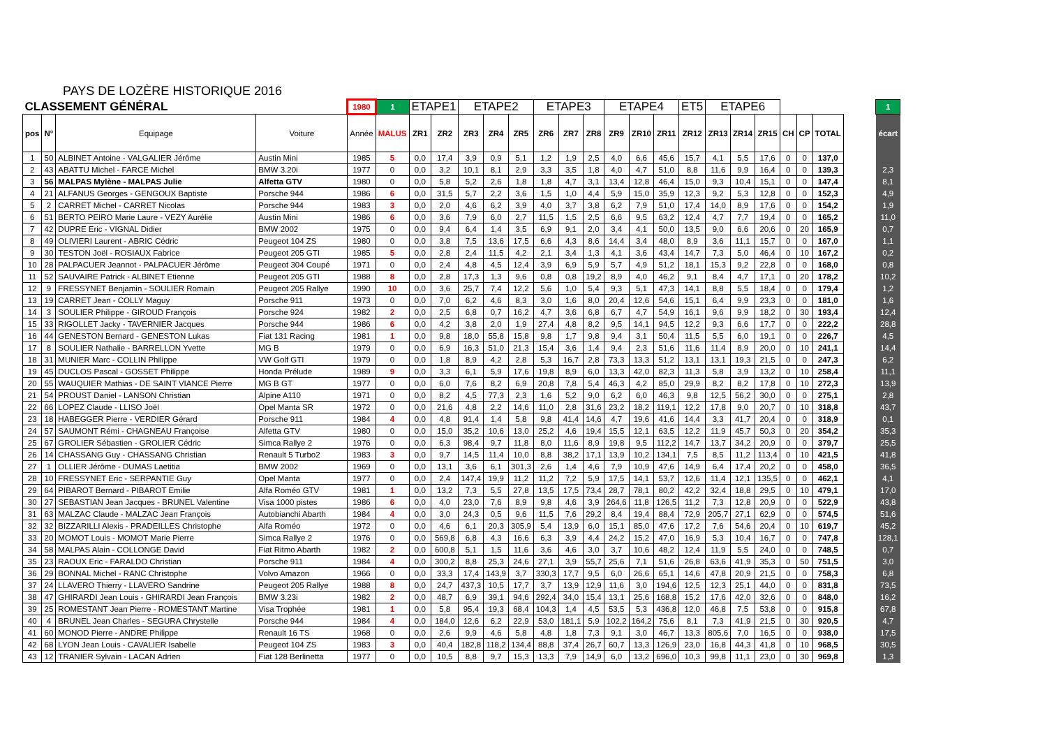PAYS DE LOZÈRE HISTORIQUE 2016
| CLASSEMENT GÉNÉRAL | | | | 1980 | 1 | ETAPE1 | | ETAPE2 | | | ETAPE3 | | | ETAPE4 | | | ET5 | ETAPE6 | | | | | | | 1 |
| pos | N° | Equipage | Voiture | Année | MALUS | ZR1 | ZR2 | ZR3 | ZR4 | ZR5 | ZR6 | ZR7 | ZR8 | ZR9 | ZR10 | ZR11 | ZR12 | ZR13 | ZR14 | ZR15 | CH | CP | TOTAL | | écart |
| 1 | 50 | ALBINET Antoine - VALGALIER Jérôme | Austin Mini | 1985 | 5 | 0,0 | 17,4 | 3,9 | 0,9 | 5,1 | 1,2 | 1,9 | 2,5 | 4,0 | 6,6 | 45,6 | 15,7 | 4,1 | 5,5 | 17,6 | 0 | 0 | 137,0 | | |
| 2 | 43 | ABATTU Michel - FARCE Michel | BMW 3.20i | 1977 | 0 | 0,0 | 3,2 | 10,1 | 8,1 | 2,9 | 3,3 | 3,5 | 1,8 | 4,0 | 4,7 | 51,0 | 8,8 | 11,6 | 9,9 | 16,4 | 0 | 0 | 139,3 | | 2,3 |
| 3 | 56 | MALPAS Mylène - MALPAS Julie | Alfetta GTV | 1980 | 0 | 0,0 | 5,8 | 5,2 | 2,6 | 1,8 | 1,8 | 4,7 | 3,1 | 13,4 | 12,8 | 46,4 | 15,0 | 9,3 | 10,4 | 15,1 | 0 | 0 | 147,4 | | 8,1 |
| 4 | 21 | ALFANUS Georges - GENGOUX Baptiste | Porsche 944 | 1986 | 6 | 0,0 | 31,5 | 5,7 | 2,2 | 3,6 | 1,5 | 1,0 | 4,4 | 5,9 | 15,0 | 35,9 | 12,3 | 9,2 | 5,3 | 12,8 | 0 | 0 | 152,3 | | 4,9 |
| 5 | 2 | CARRET Michel - CARRET Nicolas | Porsche 944 | 1983 | 3 | 0,0 | 2,0 | 4,6 | 6,2 | 3,9 | 4,0 | 3,7 | 3,8 | 6,2 | 7,9 | 51,0 | 17,4 | 14,0 | 8,9 | 17,6 | 0 | 0 | 154,2 | | 1,9 |
| 6 | 51 | BERTO PEIRO Marie Laure - VEZY Aurélie | Austin Mini | 1986 | 6 | 0,0 | 3,6 | 7,9 | 6,0 | 2,7 | 11,5 | 1,5 | 2,5 | 6,6 | 9,5 | 63,2 | 12,4 | 4,7 | 7,7 | 19,4 | 0 | 0 | 165,2 | | 11,0 |
| 7 | 42 | DUPRE Eric - VIGNAL Didier | BMW 2002 | 1975 | 0 | 0,0 | 9,4 | 6,4 | 1,4 | 3,5 | 6,9 | 9,1 | 2,0 | 3,4 | 4,1 | 50,0 | 13,5 | 9,0 | 6,6 | 20,6 | 0 | 20 | 165,9 | | 0,7 |
| 8 | 49 | OLIVIERI Laurent - ABRIC Cédric | Peugeot 104 ZS | 1980 | 0 | 0,0 | 3,8 | 7,5 | 13,6 | 17,5 | 6,6 | 4,3 | 8,6 | 14,4 | 3,4 | 48,0 | 8,9 | 3,6 | 11,1 | 15,7 | 0 | 0 | 167,0 | | 1,1 |
| 9 | 30 | TESTON Joël - ROSIAUX Fabrice | Peugeot 205 GTI | 1985 | 5 | 0,0 | 2,8 | 2,4 | 11,5 | 4,2 | 2,1 | 3,4 | 1,3 | 4,1 | 3,6 | 43,4 | 14,7 | 7,3 | 5,0 | 46,4 | 0 | 10 | 167,2 | | 0,2 |
| 10 | 28 | PALPACUER Jeannot - PALPACUER Jérôme | Peugeot 304 Coupé | 1971 | 0 | 0,0 | 2,4 | 4,8 | 4,5 | 12,4 | 3,9 | 6,9 | 5,9 | 5,7 | 4,9 | 51,2 | 18,1 | 15,3 | 9,2 | 22,8 | 0 | 0 | 168,0 | | 0,8 |
| 11 | 52 | SAUVAIRE Patrick - ALBINET Etienne | Peugeot 205 GTI | 1988 | 8 | 0,0 | 2,8 | 17,3 | 1,3 | 9,6 | 0,8 | 0,8 | 19,2 | 8,9 | 4,0 | 46,2 | 9,1 | 8,4 | 4,7 | 17,1 | 0 | 20 | 178,2 | | 10,2 |
| 12 | 9 | FRESSYNET Benjamin - SOULIER Romain | Peugeot 205 Rallye | 1990 | 10 | 0,0 | 3,6 | 25,7 | 7,4 | 12,2 | 5,6 | 1,0 | 5,4 | 9,3 | 5,1 | 47,3 | 14,1 | 8,8 | 5,5 | 18,4 | 0 | 0 | 179,4 | | 1,2 |
| 13 | 19 | CARRET Jean - COLLY Maguy | Porsche 911 | 1973 | 0 | 0,0 | 7,0 | 6,2 | 4,6 | 8,3 | 3,0 | 1,6 | 8,0 | 20,4 | 12,6 | 54,6 | 15,1 | 6,4 | 9,9 | 23,3 | 0 | 0 | 181,0 | | 1,6 |
| 14 | 3 | SOULIER Philippe - GIROUD François | Porsche 924 | 1982 | 2 | 0,0 | 2,5 | 6,8 | 0,7 | 16,2 | 4,7 | 3,6 | 6,8 | 6,7 | 4,7 | 54,9 | 16,1 | 9,6 | 9,9 | 18,2 | 0 | 30 | 193,4 | | 12,4 |
| 15 | 33 | RIGOLLET Jacky - TAVERNIER Jacques | Porsche 944 | 1986 | 6 | 0,0 | 4,2 | 3,8 | 2,0 | 1,9 | 27,4 | 4,8 | 8,2 | 9,5 | 14,1 | 94,5 | 12,2 | 9,3 | 6,6 | 17,7 | 0 | 0 | 222,2 | | 28,8 |
| 16 | 44 | GENESTON Bernard - GENESTON Lukas | Fiat 131 Racing | 1981 | 1 | 0,0 | 9,8 | 18,0 | 55,8 | 15,8 | 9,8 | 1,7 | 9,8 | 9,4 | 3,1 | 50,4 | 11,5 | 5,5 | 6,0 | 19,1 | 0 | 0 | 226,7 | | 4,5 |
| 17 | 8 | SOULIER Nathalie - BARRELLON Yvette | MG B | 1979 | 0 | 0,0 | 6,9 | 16,3 | 51,0 | 21,3 | 15,4 | 3,6 | 1,4 | 9,4 | 2,3 | 51,6 | 11,6 | 11,4 | 8,9 | 20,0 | 0 | 10 | 241,1 | | 14,4 |
| 18 | 31 | MUNIER Marc - COLLIN Philippe | VW Golf GTI | 1979 | 0 | 0,0 | 1,8 | 8,9 | 4,2 | 2,8 | 5,3 | 16,7 | 2,8 | 73,3 | 13,3 | 51,2 | 13,1 | 13,1 | 19,3 | 21,5 | 0 | 0 | 247,3 | | 6,2 |
| 19 | 45 | DUCLOS Pascal - GOSSET Philippe | Honda Prélude | 1989 | 9 | 0,0 | 3,3 | 6,1 | 5,9 | 17,6 | 19,8 | 8,9 | 6,0 | 13,3 | 42,0 | 82,3 | 11,3 | 5,8 | 3,9 | 13,2 | 0 | 10 | 258,4 | | 11,1 |
| 20 | 55 | WAUQUIER Mathias - DE SAINT VIANCE Pierre | MG B GT | 1977 | 0 | 0,0 | 6,0 | 7,6 | 8,2 | 6,9 | 20,8 | 7,8 | 5,4 | 46,3 | 4,2 | 85,0 | 29,9 | 8,2 | 8,2 | 17,8 | 0 | 10 | 272,3 | | 13,9 |
| 21 | 54 | PROUST Daniel - LANSON Christian | Alpine A110 | 1971 | 0 | 0,0 | 8,2 | 4,5 | 77,3 | 2,3 | 1,6 | 5,2 | 9,0 | 6,2 | 6,0 | 46,3 | 9,8 | 12,5 | 56,2 | 30,0 | 0 | 0 | 275,1 | | 2,8 |
| 22 | 66 | LOPEZ Claude - LLISO Joël | Opel Manta SR | 1972 | 0 | 0,0 | 21,6 | 4,8 | 2,2 | 14,6 | 11,0 | 2,8 | 31,6 | 23,2 | 18,2 | 119,1 | 12,2 | 17,8 | 9,0 | 20,7 | 0 | 10 | 318,8 | | 43,7 |
| 23 | 18 | HABEGGER Pierre - VERDIER Gérard | Porsche 911 | 1984 | 4 | 0,0 | 4,8 | 91,4 | 1,4 | 5,8 | 9,8 | 41,4 | 14,6 | 4,7 | 19,6 | 41,6 | 14,4 | 3,3 | 41,7 | 20,4 | 0 | 0 | 318,9 | | 0,1 |
| 24 | 57 | SAUMONT Rémi - CHAGNEAU Françoise | Alfetta GTV | 1980 | 0 | 0,0 | 15,0 | 35,2 | 10,6 | 13,0 | 25,2 | 4,6 | 19,4 | 15,5 | 12,1 | 63,5 | 12,2 | 11,9 | 45,7 | 50,3 | 0 | 20 | 354,2 | | 35,3 |
| 25 | 67 | GROLIER Sébastien - GROLIER Cédric | Simca Rallye 2 | 1976 | 0 | 0,0 | 6,3 | 98,4 | 9,7 | 11,8 | 8,0 | 11,6 | 8,9 | 19,8 | 9,5 | 112,2 | 14,7 | 13,7 | 34,2 | 20,9 | 0 | 0 | 379,7 | | 25,5 |
| 26 | 14 | CHASSANG Guy - CHASSANG Christian | Renault 5 Turbo2 | 1983 | 3 | 0,0 | 9,7 | 14,5 | 11,4 | 10,0 | 8,8 | 38,2 | 17,1 | 13,9 | 10,2 | 134,1 | 7,5 | 8,5 | 11,2 | 113,4 | 0 | 10 | 421,5 | | 41,8 |
| 27 | 1 | OLLIER Jérôme - DUMAS Laetitia | BMW 2002 | 1969 | 0 | 0,0 | 13,1 | 3,6 | 6,1 | 301,3 | 2,6 | 1,4 | 4,6 | 7,9 | 10,9 | 47,6 | 14,9 | 6,4 | 17,4 | 20,2 | 0 | 0 | 458,0 | | 36,5 |
| 28 | 10 | FRESSYNET Eric - SERPANTIE Guy | Opel Manta | 1977 | 0 | 0,0 | 2,4 | 147,4 | 19,9 | 11,2 | 11,2 | 7,2 | 5,9 | 17,5 | 14,1 | 53,7 | 12,6 | 11,4 | 12,1 | 135,5 | 0 | 0 | 462,1 | | 4,1 |
| 29 | 64 | PIBAROT Bernard - PIBAROT Emilie | Alfa Roméo GTV | 1981 | 1 | 0,0 | 13,2 | 7,3 | 5,5 | 27,8 | 13,5 | 17,5 | 73,4 | 28,7 | 78,1 | 80,2 | 42,2 | 32,4 | 18,8 | 29,5 | 0 | 10 | 479,1 | | 17,0 |
| 30 | 27 | SEBASTIAN Jean Jacques - BRUNEL Valentine | Visa 1000 pistes | 1986 | 6 | 0,0 | 4,0 | 23,0 | 7,6 | 8,9 | 9,8 | 4,6 | 3,9 | 264,6 | 11,8 | 126,5 | 11,2 | 7,3 | 12,8 | 20,9 | 0 | 0 | 522,9 | | 43,8 |
| 31 | 63 | MALZAC Claude - MALZAC Jean François | Autobianchi Abarth | 1984 | 4 | 0,0 | 3,0 | 24,3 | 0,5 | 9,6 | 11,5 | 7,6 | 29,2 | 8,4 | 19,4 | 88,4 | 72,9 | 205,7 | 27,1 | 62,9 | 0 | 0 | 574,5 | | 51,6 |
| 32 | 32 | BIZZARILLI Alexis - PRADEILLES Christophe | Alfa Roméo | 1972 | 0 | 0,0 | 4,6 | 6,1 | 20,3 | 305,9 | 5,4 | 13,9 | 6,0 | 15,1 | 85,0 | 47,6 | 17,2 | 7,6 | 54,6 | 20,4 | 0 | 10 | 619,7 | | 45,2 |
| 33 | 20 | MOMOT Louis - MOMOT Marie Pierre | Simca Rallye 2 | 1976 | 0 | 0,0 | 569,8 | 6,8 | 4,3 | 16,6 | 6,3 | 3,9 | 4,4 | 24,2 | 15,2 | 47,0 | 16,9 | 5,3 | 10,4 | 16,7 | 0 | 0 | 747,8 | | 128,1 |
| 34 | 58 | MALPAS Alain - COLLONGE David | Fiat Ritmo Abarth | 1982 | 2 | 0,0 | 600,8 | 5,1 | 1,5 | 11,6 | 3,6 | 4,6 | 3,0 | 3,7 | 10,6 | 48,2 | 12,4 | 11,9 | 5,5 | 24,0 | 0 | 0 | 748,5 | | 0,7 |
| 35 | 23 | RAOUX Eric - FARALDO Christian | Porsche 911 | 1984 | 4 | 0,0 | 300,2 | 8,8 | 25,3 | 24,6 | 27,1 | 3,9 | 55,7 | 25,6 | 7,1 | 51,6 | 26,8 | 63,6 | 41,9 | 35,3 | 0 | 50 | 751,5 | | 3,0 |
| 36 | 29 | BONNAL Michel - RANC Christophe | Volvo Amazon | 1966 | 0 | 0,0 | 33,3 | 17,4 | 143,9 | 3,7 | 330,3 | 17,7 | 9,5 | 6,0 | 26,6 | 65,1 | 14,6 | 47,8 | 20,9 | 21,5 | 0 | 0 | 758,3 | | 6,8 |
| 37 | 24 | LLAVERO Thierry - LLAVERO Sandrine | Peugeot 205 Rallye | 1988 | 8 | 0,0 | 24,7 | 437,3 | 10,5 | 17,7 | 3,7 | 13,9 | 12,9 | 11,6 | 3,0 | 194,6 | 12,5 | 12,3 | 25,1 | 44,0 | 0 | 0 | 831,8 | | 73,5 |
| 38 | 47 | GHIRARDI Jean Louis - GHIRARDI Jean François | BMW 3.23i | 1982 | 2 | 0,0 | 48,7 | 6,9 | 39,1 | 94,6 | 292,4 | 34,0 | 15,4 | 13,1 | 25,6 | 168,8 | 15,2 | 17,6 | 42,0 | 32,6 | 0 | 0 | 848,0 | | 16,2 |
| 39 | 25 | ROMESTANT Jean Pierre - ROMESTANT Martine | Visa Trophée | 1981 | 1 | 0,0 | 5,8 | 95,4 | 19,3 | 68,4 | 104,3 | 1,4 | 4,5 | 53,5 | 5,3 | 436,8 | 12,0 | 46,8 | 7,5 | 53,8 | 0 | 0 | 915,8 | | 67,8 |
| 40 | 4 | BRUNEL Jean Charles - SEGURA Chrystelle | Porsche 944 | 1984 | 4 | 0,0 | 184,0 | 12,6 | 6,2 | 22,9 | 53,0 | 181,1 | 5,9 | 102,2 | 164,2 | 75,6 | 8,1 | 7,3 | 41,9 | 21,5 | 0 | 30 | 920,5 | | 4,7 |
| 41 | 60 | MONOD Pierre - ANDRE Philippe | Renault 16 TS | 1968 | 0 | 0,0 | 2,6 | 9,9 | 4,6 | 5,8 | 4,8 | 1,8 | 7,3 | 9,1 | 3,0 | 46,7 | 13,3 | 805,6 | 7,0 | 16,5 | 0 | 0 | 938,0 | | 17,5 |
| 42 | 68 | LYON Jean Louis - CAVALIER Isabelle | Peugeot 104 ZS | 1983 | 3 | 0,0 | 40,4 | 182,8 | 118,2 | 134,4 | 88,8 | 37,4 | 26,7 | 60,7 | 13,3 | 126,9 | 23,0 | 16,8 | 44,3 | 41,8 | 0 | 10 | 968,5 | | 30,5 |
| 43 | 12 | TRANIER Sylvain - LACAN Adrien | Fiat 128 Berlinetta | 1977 | 0 | 0,0 | 10,5 | 8,8 | 9,7 | 15,3 | 13,3 | 7,9 | 14,9 | 6,0 | 13,2 | 696,0 | 10,3 | 99,8 | 11,1 | 23,0 | 0 | 30 | 969,8 | | 1,3 |